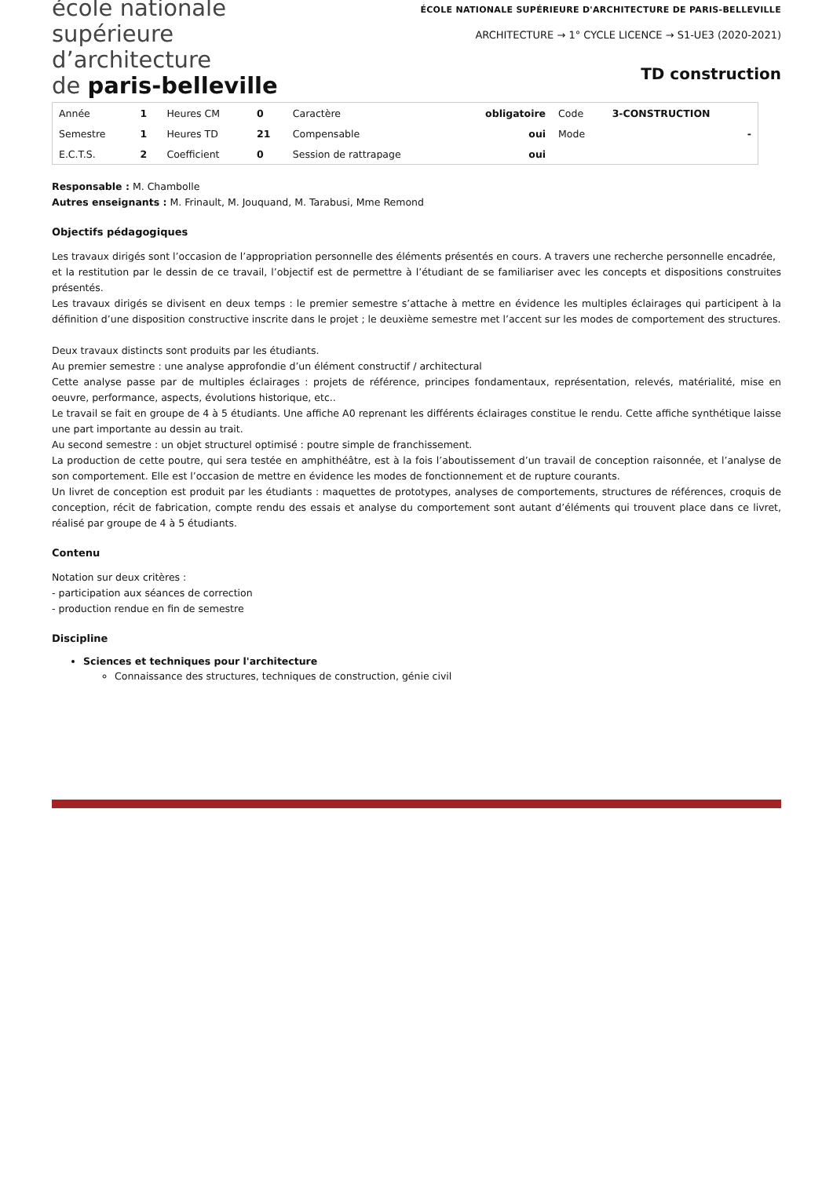école nationale
supérieure
d’architecture
de paris-belleville
ÉCOLE NATIONALE SUPÉRIEURE D'ARCHITECTURE DE PARIS-BELLEVILLE
ARCHITECTURE → 1° CYCLE LICENCE → S1-UE3 (2020-2021)
TD construction
| Année | 1 | Heures CM | 0 | Caractère | obligatoire | Code | 3-CONSTRUCTION |
| Semestre | 1 | Heures TD | 21 | Compensable | oui | Mode | - |
| E.C.T.S. | 2 | Coefficient | 0 | Session de rattrapage | oui | | |
Responsable : M. Chambolle
Autres enseignants : M. Frinault, M. Jouquand, M. Tarabusi, Mme Remond
Objectifs pédagogiques
Les travaux dirigés sont l’occasion de l’appropriation personnelle des éléments présentés en cours. A travers une recherche personnelle encadrée,
et la restitution par le dessin de ce travail, l’objectif est de permettre à l’étudiant de se familiariser avec les concepts et dispositions construites présentés.
Les travaux dirigés se divisent en deux temps : le premier semestre s’attache à mettre en évidence les multiples éclairages qui participent à la définition d’une disposition constructive inscrite dans le projet ; le deuxième semestre met l’accent sur les modes de comportement des structures.
Deux travaux distincts sont produits par les étudiants.
Au premier semestre : une analyse approfondie d’un élément constructif / architectural
Cette analyse passe par de multiples éclairages : projets de référence, principes fondamentaux, représentation, relevés, matérialité, mise en oeuvre, performance, aspects, évolutions historique, etc..
Le travail se fait en groupe de 4 à 5 étudiants. Une affiche A0 reprenant les différents éclairages constitue le rendu. Cette affiche synthétique laisse une part importante au dessin au trait.
Au second semestre : un objet structurel optimisé : poutre simple de franchissement.
La production de cette poutre, qui sera testée en amphithéâtre, est à la fois l’aboutissement d’un travail de conception raisonnée, et l’analyse de son comportement. Elle est l’occasion de mettre en évidence les modes de fonctionnement et de rupture courants.
Un livret de conception est produit par les étudiants : maquettes de prototypes, analyses de comportements, structures de références, croquis de conception, récit de fabrication, compte rendu des essais et analyse du comportement sont autant d’éléments qui trouvent place dans ce livret, réalisé par groupe de 4 à 5 étudiants.
Contenu
Notation sur deux critères :
- participation aux séances de correction
- production rendue en fin de semestre
Discipline
Sciences et techniques pour l'architecture
Connaissance des structures, techniques de construction, génie civil